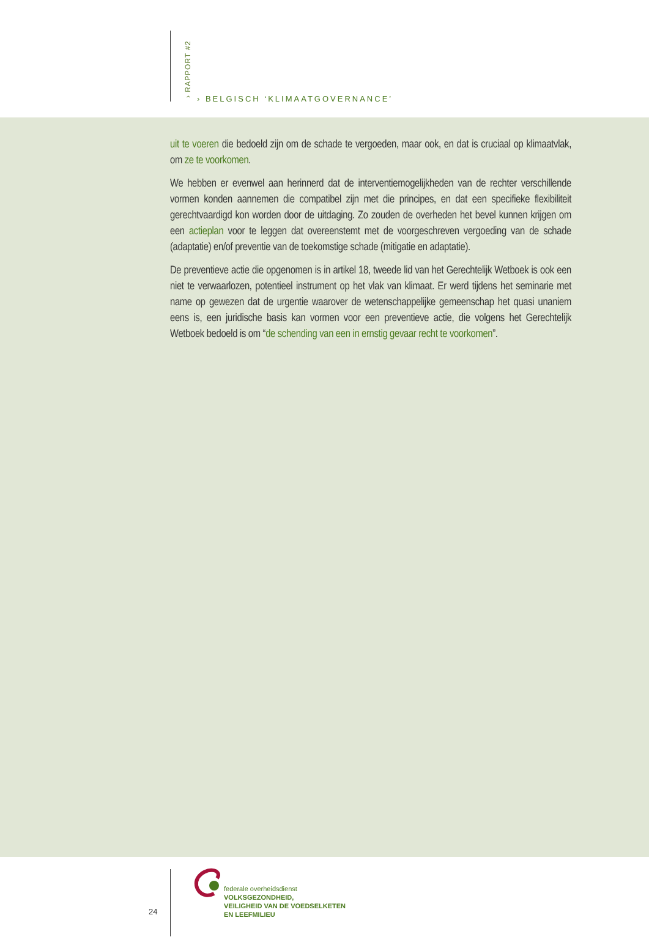› RAPPORT #2
› BELGISCH ‘KLIMAATGOVERNANCE’
uit te voeren die bedoeld zijn om de schade te vergoeden, maar ook, en dat is cruciaal op klimaatvlak, om ze te voorkomen.
We hebben er evenwel aan herinnerd dat de interventiemogelijkheden van de rechter verschillende vormen konden aannemen die compatibel zijn met die principes, en dat een specifieke flexibiliteit gerechtvaardigd kon worden door de uitdaging. Zo zouden de overheden het bevel kunnen krijgen om een actieplan voor te leggen dat overeenstemt met de voorgeschreven vergoeding van de schade (adaptatie) en/of preventie van de toekomstige schade (mitigatie en adaptatie).
De preventieve actie die opgenomen is in artikel 18, tweede lid van het Gerechtelijk Wetboek is ook een niet te verwaarlozen, potentieel instrument op het vlak van klimaat. Er werd tijdens het seminarie met name op gewezen dat de urgentie waarover de wetenschappelijke gemeenschap het quasi unaniem eens is, een juridische basis kan vormen voor een preventieve actie, die volgens het Gerechtelijk Wetboek bedoeld is om “de schending van een in ernstig gevaar recht te voorkomen”.
24
federale overheidsdienst
VOLKSGEZONDHEID,
VEILIGHEID VAN DE VOEDSELKETEN
EN LEEFMILIEU